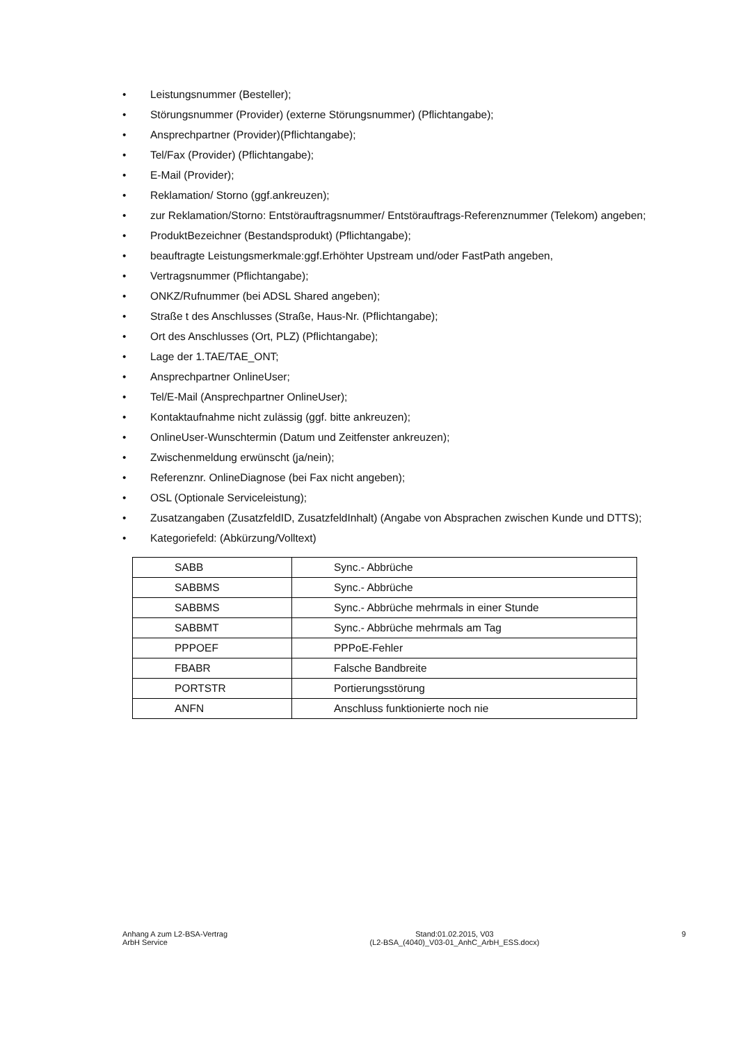• Leistungsnummer (Besteller);
• Störungsnummer (Provider) (externe Störungsnummer) (Pflichtangabe);
• Ansprechpartner (Provider)(Pflichtangabe);
• Tel/Fax (Provider) (Pflichtangabe);
• E-Mail (Provider);
• Reklamation/ Storno (ggf.ankreuzen);
• zur Reklamation/Storno: Entstörauftragsnummer/ Entstörauftrags-Referenznummer (Telekom) angeben;
• ProduktBezeichner (Bestandsprodukt) (Pflichtangabe);
• beauftragte Leistungsmerkmale:ggf.Erhöhter Upstream und/oder FastPath angeben,
• Vertragsnummer (Pflichtangabe);
• ONKZ/Rufnummer (bei ADSL Shared angeben);
• Straße t des Anschlusses (Straße, Haus-Nr. (Pflichtangabe);
• Ort des Anschlusses (Ort, PLZ) (Pflichtangabe);
• Lage der 1.TAE/TAE_ONT;
• Ansprechpartner OnlineUser;
• Tel/E-Mail (Ansprechpartner OnlineUser);
• Kontaktaufnahme nicht zulässig (ggf. bitte ankreuzen);
• OnlineUser-Wunschtermin (Datum und Zeitfenster ankreuzen);
• Zwischenmeldung erwünscht (ja/nein);
• Referenznr. OnlineDiagnose (bei Fax nicht angeben);
• OSL (Optionale Serviceleistung);
• Zusatzangaben (ZusatzfeldID, ZusatzfeldInhalt) (Angabe von Absprachen zwischen Kunde und DTTS);
• Kategoriefeld: (Abkürzung/Volltext)
| SABB | Sync.- Abbrüche |
| SABBMS | Sync.- Abbrüche |
| SABBMS | Sync.- Abbrüche mehrmals in einer Stunde |
| SABBMT | Sync.- Abbrüche mehrmals am Tag |
| PPPOEF | PPPoE-Fehler |
| FBABR | Falsche Bandbreite |
| PORTSTR | Portierungsstörung |
| ANFN | Anschluss funktionierte noch nie |
Anhang A zum L2-BSA-Vertrag
ArbH Service
Stand:01.02.2015, V03
(L2-BSA_(4040)_V03-01_AnhC_ArbH_ESS.docx)
9